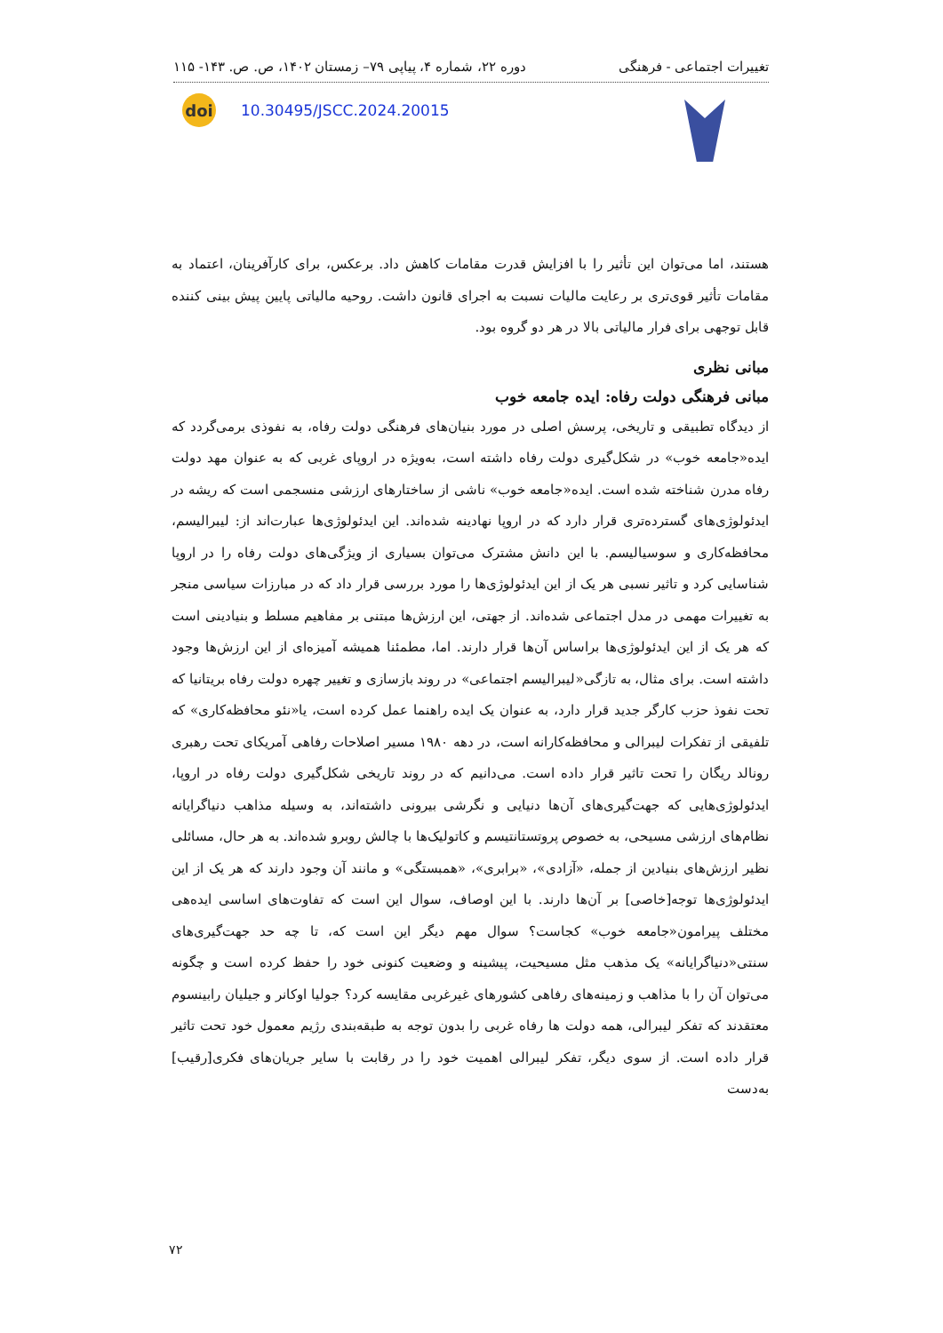تغییرات اجتماعی - فرهنگی دوره ۲۲، شماره ۴، پیاپی ۷۹– زمستان ۱۴۰۲، ص. ص. ۱۴۳- ۱۱۵
doi
10.30495/JSCC.2024.20015
هستند، اما می‌توان این تأثیر را با افزایش قدرت مقامات کاهش داد. برعکس، برای کارآفرینان، اعتماد به مقامات تأثیر قوی‌تری بر رعایت مالیات نسبت به اجرای قانون داشت. روحیه مالیاتی پایین پیش بینی کننده قابل توجهی برای فرار مالیاتی بالا در هر دو گروه بود.
مبانی نظری
مبانی فرهنگی دولت رفاه: ایده جامعه خوب
از دیدگاه تطبیقی و تاریخی، پرسش اصلی در مورد بنیان‌های فرهنگی دولت رفاه، به نفوذی برمی‌گردد که ایده«جامعه خوب» در شکل‌گیری دولت رفاه داشته است، به‌ویژه در اروپای غربی که به عنوان مهد دولت رفاه مدرن شناخته شده است. ایده«جامعه خوب» ناشی از ساختارهای ارزشی منسجمی است که ریشه در ایدئولوژی‌های گسترده‌تری قرار دارد که در اروپا نهادینه شده‌اند. این ایدئولوژی‌ها عبارت‌اند از: لیبرالیسم، محافظه‌کاری و سوسیالیسم. با این دانش مشترک می‌توان بسیاری از ویژگی‌های دولت رفاه را در اروپا شناسایی کرد و تاثیر نسبی هر یک از این ایدئولوژی‌ها را مورد بررسی قرار داد که در مبارزات سیاسی منجر به تغییرات مهمی در مدل اجتماعی شده‌اند. از جهتی، این ارزش‌ها مبتنی بر مفاهیم مسلط و بنیادینی است که هر یک از این ایدئولوژی‌ها براساس آن‌ها قرار دارند. اما، مطمئنا همیشه آمیزه‌ای از این ارزش‌ها وجود داشته است. برای مثال، به تازگی«لیبرالیسم اجتماعی» در روند بازسازی و تغییر چهره دولت رفاه بریتانیا که تحت نفوذ حزب کارگر جدید قرار دارد، به عنوان یک ایده راهنما عمل کرده است، یا«نئو محافظه‌کاری» که تلفیقی از تفکرات لیبرالی و محافظه‌کارانه است، در دهه ۱۹۸۰ مسیر اصلاحات رفاهی آمریکای تحت رهبری رونالد ریگان را تحت تاثیر قرار داده است. می‌دانیم که در روند تاریخی شکل‌گیری دولت رفاه در اروپا، ایدئولوژی‌هایی که جهت‌گیری‌های آن‌ها دنیایی و نگرشی بیرونی داشته‌اند، به وسیله مذاهب دنیاگرایانه نظام‌های ارزشی مسیحی، به خصوص پروتستانتیسم و کاتولیک‌ها با چالش روبرو شده‌اند. به هر حال، مسائلی نظیر ارزش‌های بنیادین از جمله، «آزادی»، «برابری»، «همبستگی» و مانند آن وجود دارند که هر یک از این ایدئولوژی‌ها توجه[خاصی] بر آن‌ها دارند. با این اوصاف، سوال این است که تفاوت‌های اساسی ایده‌هی مختلف پیرامون«جامعه خوب» کجاست؟ سوال مهم دیگر این است که، تا چه حد جهت‌گیری‌های سنتی«دنیاگرایانه» یک مذهب مثل مسیحیت، پیشینه و وضعیت کنونی خود را حفظ کرده است و چگونه می‌توان آن را با مذاهب و زمینه‌های رفاهی کشورهای غیرغربی مقایسه کرد؟ جولیا اوکانر و جیلیان رابینسوم معتقدند که تفکر لیبرالی، همه دولت ها رفاه غربی را بدون توجه به طبقه‌بندی رژیم معمول خود تحت تاثیر قرار داده است. از سوی دیگر، تفکر لیبرالی اهمیت خود را در رقابت با سایر جریان‌های فکری[رقیب] به‌دست
۷۲